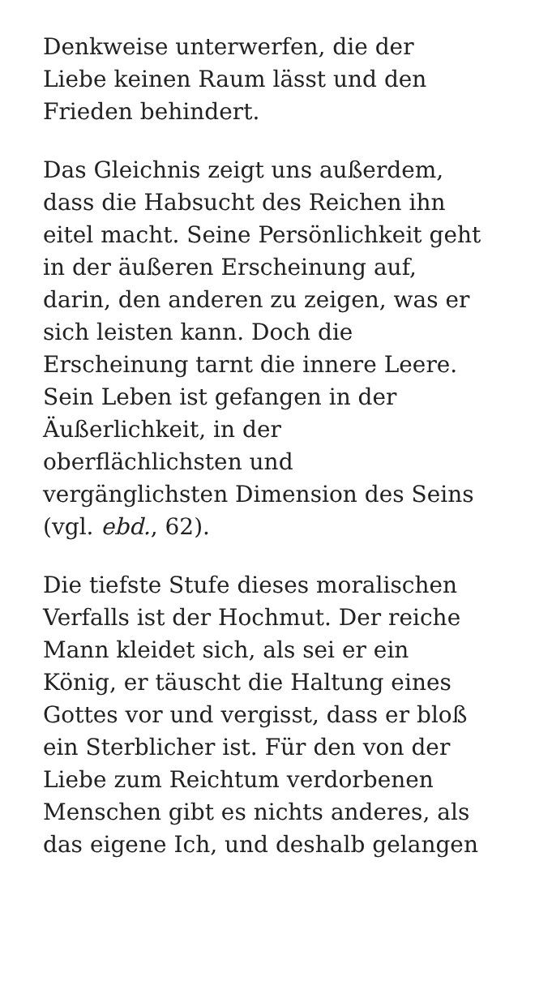Denkweise unterwerfen, die der
Liebe keinen Raum lässt und den
Frieden behindert.
Das Gleichnis zeigt uns außerdem,
dass die Habsucht des Reichen ihn
eitel macht. Seine Persönlichkeit geht
in der äußeren Erscheinung auf,
darin, den anderen zu zeigen, was er
sich leisten kann. Doch die
Erscheinung tarnt die innere Leere.
Sein Leben ist gefangen in der
Äußerlichkeit, in der
oberflächlichsten und
vergänglichsten Dimension des Seins
(vgl. ebd., 62).
Die tiefste Stufe dieses moralischen
Verfalls ist der Hochmut. Der reiche
Mann kleidet sich, als sei er ein
König, er täuscht die Haltung eines
Gottes vor und vergisst, dass er bloß
ein Sterblicher ist. Für den von der
Liebe zum Reichtum verdorbenen
Menschen gibt es nichts anderes, als
das eigene Ich, und deshalb gelangen